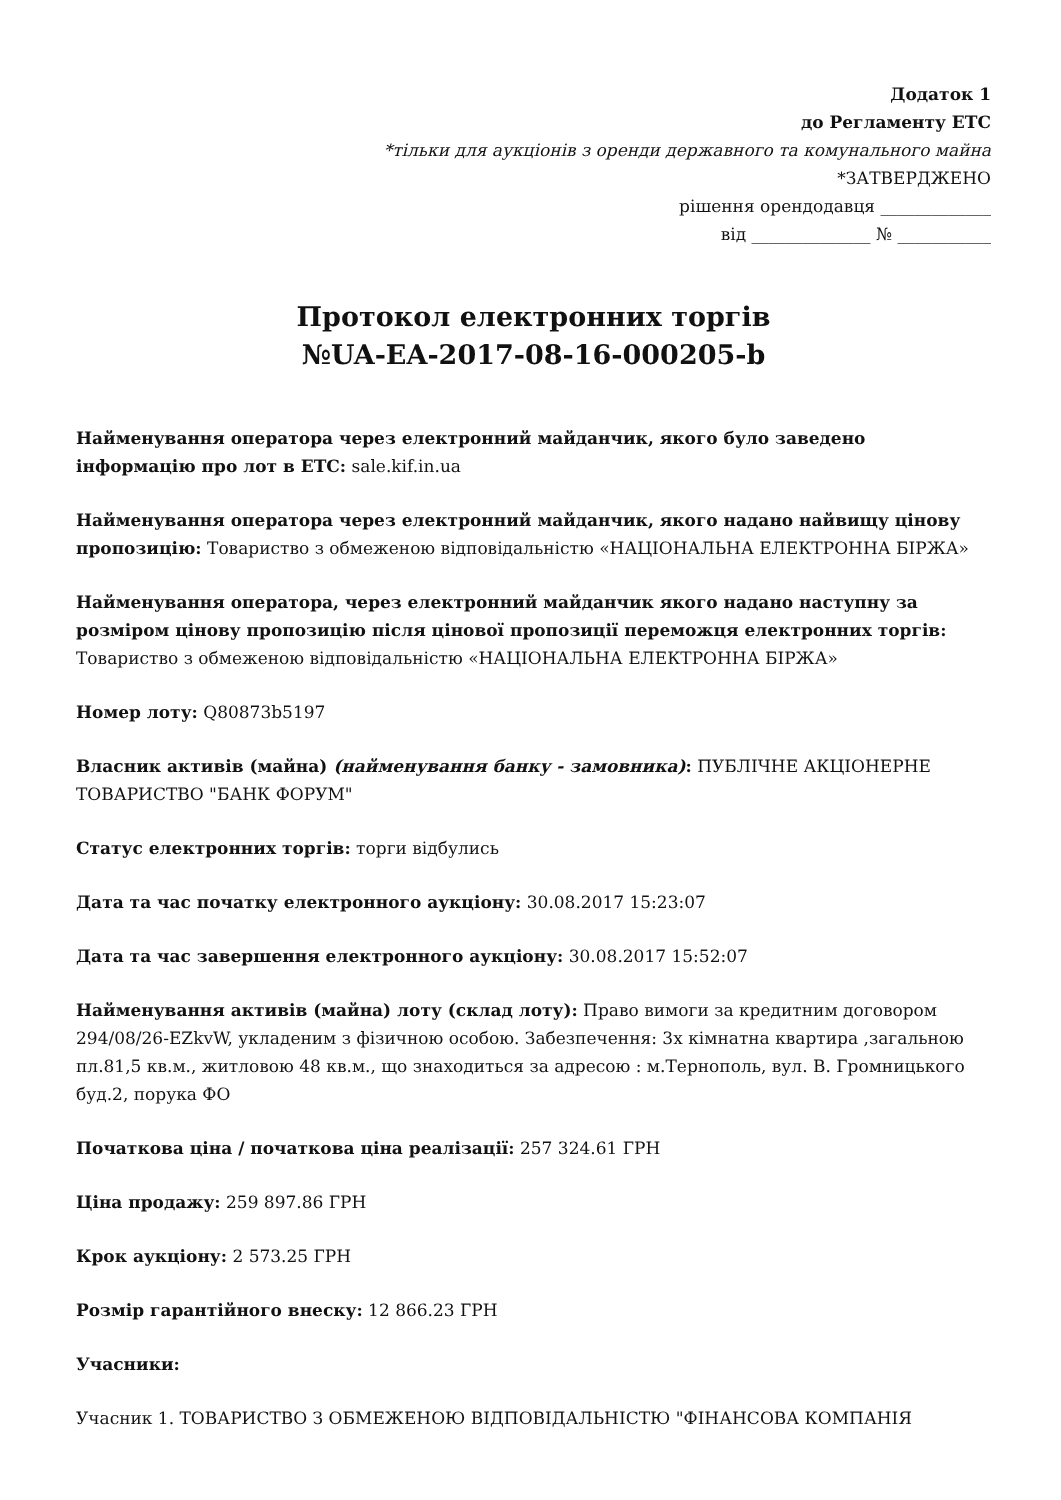Додаток 1
до Регламенту ЕТС
*тільки для аукціонів з оренди державного та комунального майна
*ЗАТВЕРДЖЕНО
рішення орендодавця _____________
від ______________ № ___________
Протокол електронних торгів
№UA-EA-2017-08-16-000205-b
Найменування оператора через електронний майданчик, якого було заведено інформацію про лот в ЕТС: sale.kif.in.ua
Найменування оператора через електронний майданчик, якого надано найвищу цінову пропозицію: Товариство з обмеженою відповідальністю «НАЦІОНАЛЬНА ЕЛЕКТРОННА БІРЖА»
Найменування оператора, через електронний майданчик якого надано наступну за розміром цінову пропозицію після цінової пропозиції переможця електронних торгів: Товариство з обмеженою відповідальністю «НАЦІОНАЛЬНА ЕЛЕКТРОННА БІРЖА»
Номер лоту: Q80873b5197
Власник активів (майна) (найменування банку - замовника): ПУБЛІЧНЕ АКЦІОНЕРНЕ ТОВАРИСТВО "БАНК ФОРУМ"
Статус електронних торгів: торги відбулись
Дата та час початку електронного аукціону: 30.08.2017 15:23:07
Дата та час завершення електронного аукціону: 30.08.2017 15:52:07
Найменування активів (майна) лоту (склад лоту): Право вимоги за кредитним договором 294/08/26-EZkvW, укладеним з фізичною особою. Забезпечення: 3х кімнатна квартира ,загальною пл.81,5 кв.м., житловою 48 кв.м., що знаходиться за адресою : м.Тернополь, вул. В. Громницького буд.2, порука ФО
Початкова ціна / початкова ціна реалізації: 257 324.61 ГРН
Ціна продажу: 259 897.86 ГРН
Крок аукціону: 2 573.25 ГРН
Розмір гарантійного внеску: 12 866.23 ГРН
Учасники:
Учасник 1. ТОВАРИСТВО З ОБМЕЖЕНОЮ ВІДПОВІДАЛЬНІСТЮ "ФІНАНСОВА КОМПАНІЯ